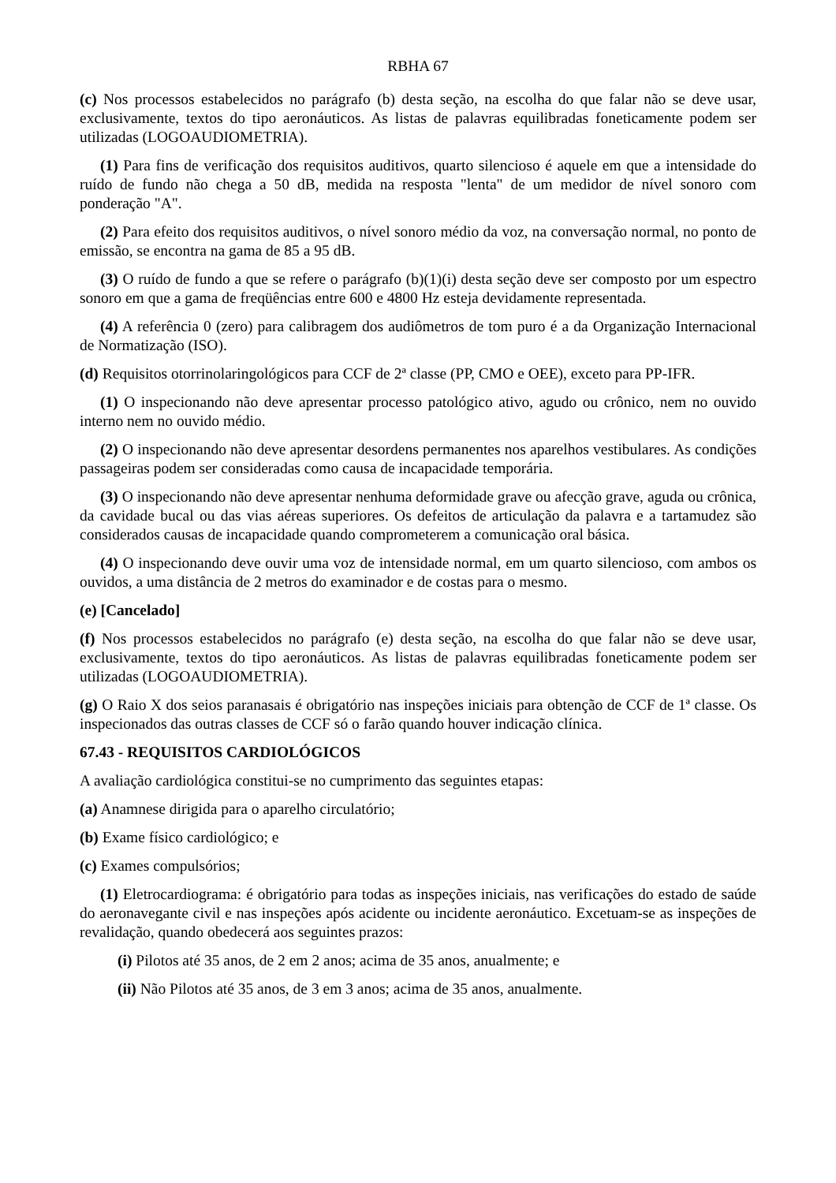RBHA 67
(c) Nos processos estabelecidos no parágrafo (b) desta seção, na escolha do que falar não se deve usar, exclusivamente, textos do tipo aeronáuticos. As listas de palavras equilibradas foneticamente podem ser utilizadas (LOGOAUDIOMETRIA).
(1) Para fins de verificação dos requisitos auditivos, quarto silencioso é aquele em que a intensidade do ruído de fundo não chega a 50 dB, medida na resposta "lenta" de um medidor de nível sonoro com ponderação "A".
(2) Para efeito dos requisitos auditivos, o nível sonoro médio da voz, na conversação normal, no ponto de emissão, se encontra na gama de 85 a 95 dB.
(3) O ruído de fundo a que se refere o parágrafo (b)(1)(i) desta seção deve ser composto por um espectro sonoro em que a gama de freqüências entre 600 e 4800 Hz esteja devidamente representada.
(4) A referência 0 (zero) para calibragem dos audiômetros de tom puro é a da Organização Internacional de Normatização (ISO).
(d) Requisitos otorrinolaringológicos para CCF de 2ª classe (PP, CMO e OEE), exceto para PP-IFR.
(1) O inspecionando não deve apresentar processo patológico ativo, agudo ou crônico, nem no ouvido interno nem no ouvido médio.
(2) O inspecionando não deve apresentar desordens permanentes nos aparelhos vestibulares. As condições passageiras podem ser consideradas como causa de incapacidade temporária.
(3) O inspecionando não deve apresentar nenhuma deformidade grave ou afecção grave, aguda ou crônica, da cavidade bucal ou das vias aéreas superiores. Os defeitos de articulação da palavra e a tartamudez são considerados causas de incapacidade quando comprometerem a comunicação oral básica.
(4) O inspecionando deve ouvir uma voz de intensidade normal, em um quarto silencioso, com ambos os ouvidos, a uma distância de 2 metros do examinador e de costas para o mesmo.
(e) [Cancelado]
(f) Nos processos estabelecidos no parágrafo (e) desta seção, na escolha do que falar não se deve usar, exclusivamente, textos do tipo aeronáuticos. As listas de palavras equilibradas foneticamente podem ser utilizadas (LOGOAUDIOMETRIA).
(g) O Raio X dos seios paranasais é obrigatório nas inspeções iniciais para obtenção de CCF de 1ª classe. Os inspecionados das outras classes de CCF só o farão quando houver indicação clínica.
67.43 - REQUISITOS CARDIOLÓGICOS
A avaliação cardiológica constitui-se no cumprimento das seguintes etapas:
(a) Anamnese dirigida para o aparelho circulatório;
(b) Exame físico cardiológico; e
(c) Exames compulsórios;
(1) Eletrocardiograma: é obrigatório para todas as inspeções iniciais, nas verificações do estado de saúde do aeronavegante civil e nas inspeções após acidente ou incidente aeronáutico. Excetuam-se as inspeções de revalidação, quando obedecerá aos seguintes prazos:
(i) Pilotos até 35 anos, de 2 em 2 anos; acima de 35 anos, anualmente; e
(ii) Não Pilotos até 35 anos, de 3 em 3 anos; acima de 35 anos, anualmente.